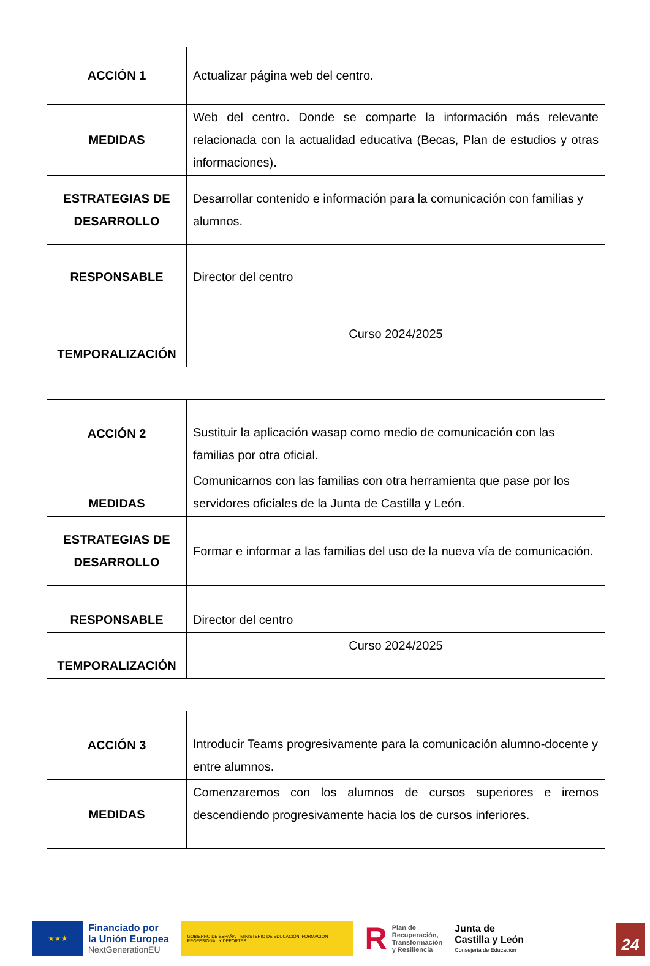| ACCIÓN 1 | Actualizar página web del centro. |
| MEDIDAS | Web del centro. Donde se comparte la información más relevante relacionada con la actualidad educativa (Becas, Plan de estudios y otras informaciones). |
| ESTRATEGIAS DE DESARROLLO | Desarrollar contenido e información para la comunicación con familias y alumnos. |
| RESPONSABLE | Director del centro |
| TEMPORALIZACIÓN | Curso 2024/2025 |
| ACCIÓN 2 | Sustituir la aplicación wasap como medio de comunicación con las familias por otra oficial. |
| MEDIDAS | Comunicarnos con las familias con otra herramienta que pase por los servidores oficiales de la Junta de Castilla y León. |
| ESTRATEGIAS DE DESARROLLO | Formar e informar a las familias del uso de la nueva vía de comunicación. |
| RESPONSABLE | Director del centro |
| TEMPORALIZACIÓN | Curso 2024/2025 |
| ACCIÓN 3 | Introducir Teams progresivamente para la comunicación alumno-docente y entre alumnos. |
| MEDIDAS | Comenzaremos con los alumnos de cursos superiores e iremos descendiendo progresivamente hacia los de cursos inferiores. |
★★★
Financiado por
la Unión Europea
NextGenerationEU
GOBIERNO DE ESPAÑA MINISTERIO DE EDUCACIÓN, FORMACIÓN PROFESIONAL Y DEPORTES
R
Plan de
Recuperación,
Transformación
y Resiliencia
Junta de
Castilla y León
Consejería de Educación
24